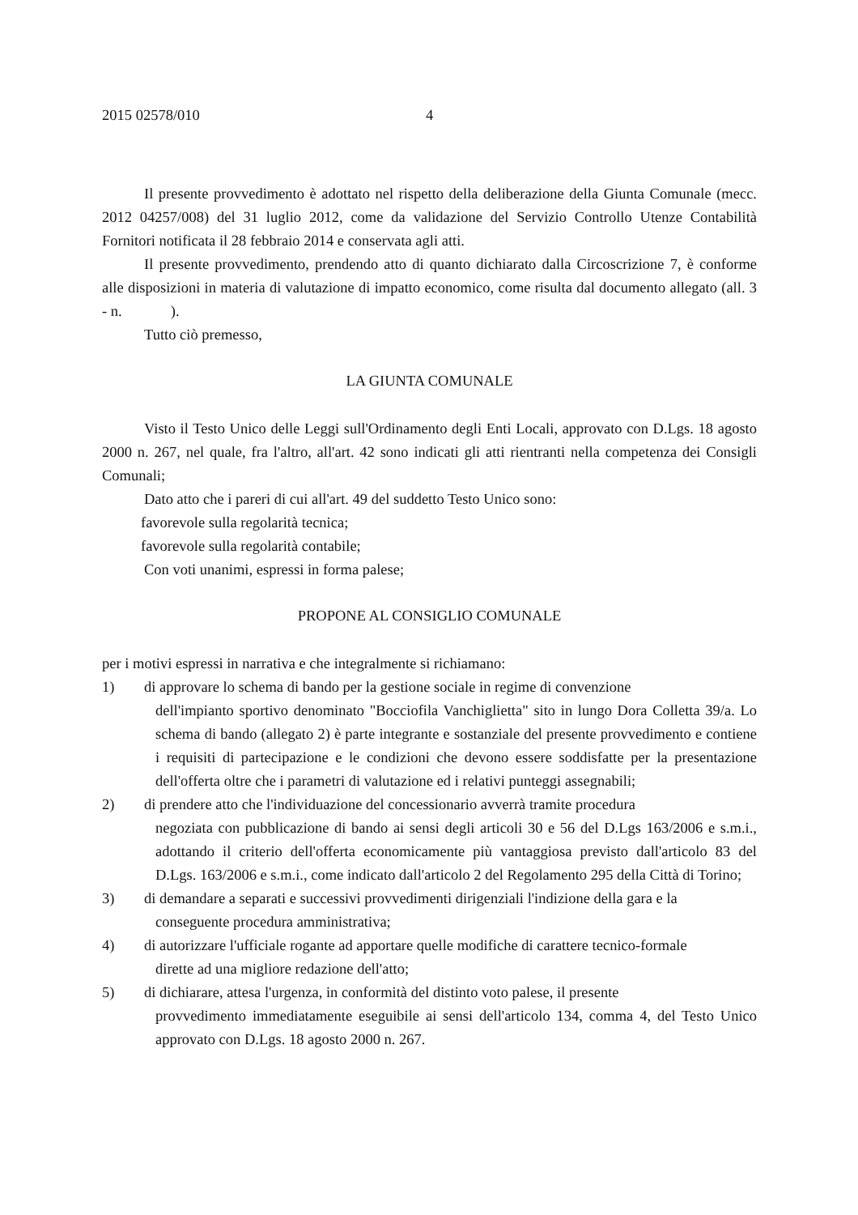2015 02578/010 4
Il presente provvedimento è adottato nel rispetto della deliberazione della Giunta Comunale (mecc. 2012 04257/008) del 31 luglio 2012, come da validazione del Servizio Controllo Utenze Contabilità Fornitori notificata il 28 febbraio 2014 e conservata agli atti.
Il presente provvedimento, prendendo atto di quanto dichiarato dalla Circoscrizione 7, è conforme alle disposizioni in materia di valutazione di impatto economico, come risulta dal documento allegato (all. 3 - n. ).
Tutto ciò premesso,
LA GIUNTA COMUNALE
Visto il Testo Unico delle Leggi sull'Ordinamento degli Enti Locali, approvato con D.Lgs. 18 agosto 2000 n. 267, nel quale, fra l'altro, all'art. 42 sono indicati gli atti rientranti nella competenza dei Consigli Comunali;
Dato atto che i pareri di cui all'art. 49 del suddetto Testo Unico sono:
favorevole sulla regolarità tecnica;
favorevole sulla regolarità contabile;
Con voti unanimi, espressi in forma palese;
PROPONE AL CONSIGLIO COMUNALE
per i motivi espressi in narrativa e che integralmente si richiamano:
1) di approvare lo schema di bando per la gestione sociale in regime di convenzione
dell'impianto sportivo denominato "Bocciofila Vanchiglietta" sito in lungo Dora Colletta 39/a. Lo schema di bando (allegato 2) è parte integrante e sostanziale del presente provvedimento e contiene i requisiti di partecipazione e le condizioni che devono essere soddisfatte per la presentazione dell'offerta oltre che i parametri di valutazione ed i relativi punteggi assegnabili;
2) di prendere atto che l'individuazione del concessionario avverrà tramite procedura
negoziata con pubblicazione di bando ai sensi degli articoli 30 e 56 del D.Lgs 163/2006 e s.m.i., adottando il criterio dell'offerta economicamente più vantaggiosa previsto dall'articolo 83 del D.Lgs. 163/2006 e s.m.i., come indicato dall'articolo 2 del Regolamento 295 della Città di Torino;
3) di demandare a separati e successivi provvedimenti dirigenziali l'indizione della gara e la
conseguente procedura amministrativa;
4) di autorizzare l'ufficiale rogante ad apportare quelle modifiche di carattere tecnico-formale
dirette ad una migliore redazione dell'atto;
5) di dichiarare, attesa l'urgenza, in conformità del distinto voto palese, il presente
provvedimento immediatamente eseguibile ai sensi dell'articolo 134, comma 4, del Testo Unico approvato con D.Lgs. 18 agosto 2000 n. 267.